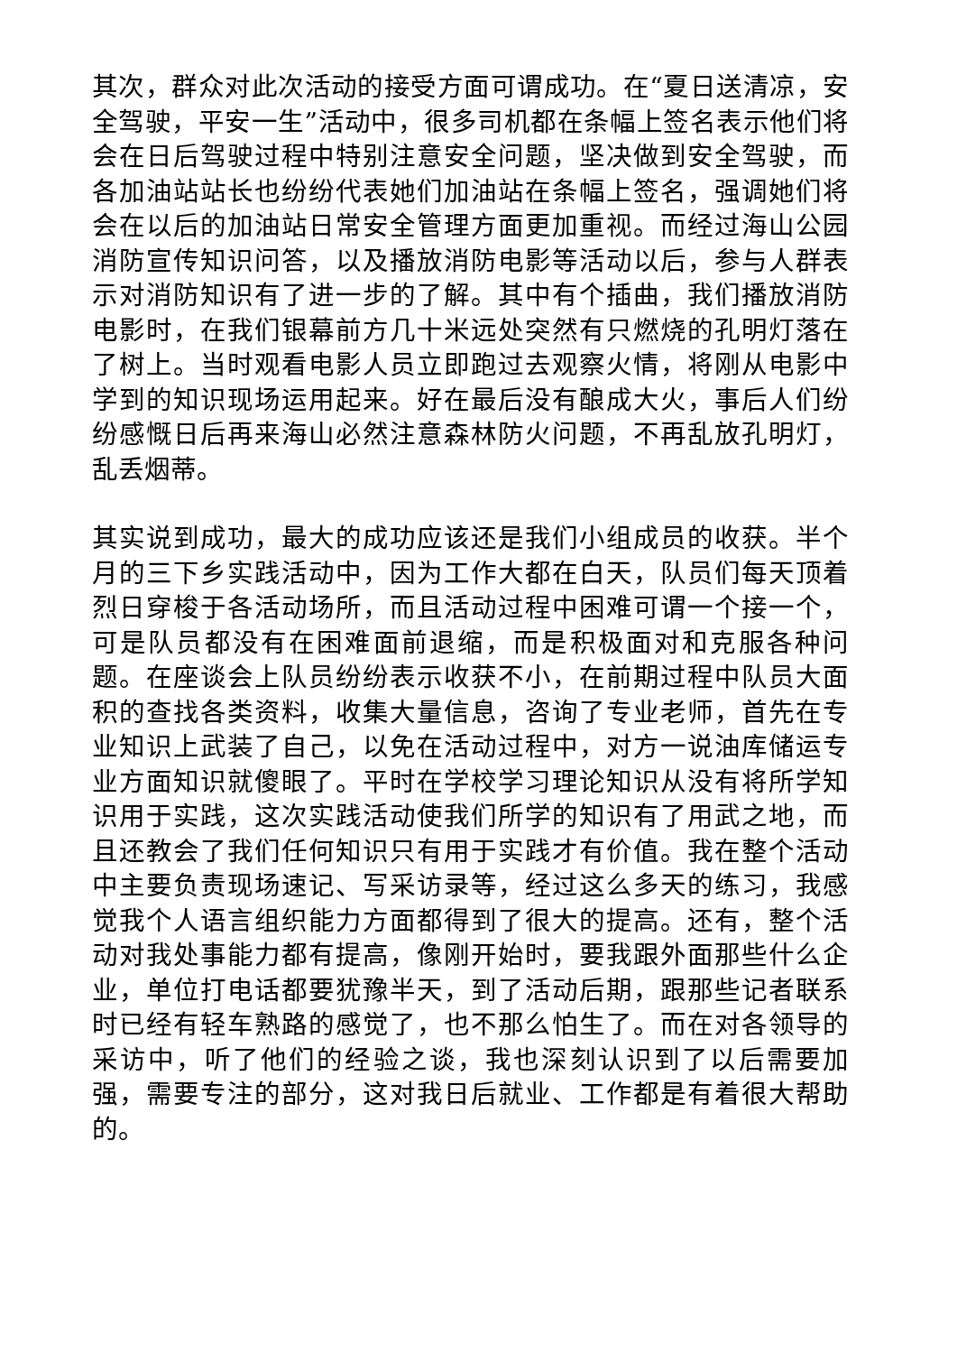其次，群众对此次活动的接受方面可谓成功。在“夏日送清凉，安全驾驶，平安一生”活动中，很多司机都在条幅上签名表示他们将会在日后驾驶过程中特别注意安全问题，坚决做到安全驾驶，而各加油站站长也纷纷代表她们加油站在条幅上签名，强调她们将会在以后的加油站日常安全管理方面更加重视。而经过海山公园消防宣传知识问答，以及播放消防电影等活动以后，参与人群表示对消防知识有了进一步的了解。其中有个插曲，我们播放消防电影时，在我们银幕前方几十米远处突然有只燃烧的孔明灯落在了树上。当时观看电影人员立即跑过去观察火情，将刚从电影中学到的知识现场运用起来。好在最后没有酿成大火，事后人们纷纷感慨日后再来海山必然注意森林防火问题，不再乱放孔明灯，乱丢烟蒂。
其实说到成功，最大的成功应该还是我们小组成员的收获。半个月的三下乡实践活动中，因为工作大都在白天，队员们每天顶着烈日穿梭于各活动场所，而且活动过程中困难可谓一个接一个，可是队员都没有在困难面前退缩，而是积极面对和克服各种问题。在座谈会上队员纷纷表示收获不小，在前期过程中队员大面积的查找各类资料，收集大量信息，咨询了专业老师，首先在专业知识上武装了自己，以免在活动过程中，对方一说油库储运专业方面知识就傻眼了。平时在学校学习理论知识从没有将所学知识用于实践，这次实践活动使我们所学的知识有了用武之地，而且还教会了我们任何知识只有用于实践才有价值。我在整个活动中主要负责现场速记、写采访录等，经过这么多天的练习，我感觉我个人语言组织能力方面都得到了很大的提高。还有，整个活动对我处事能力都有提高，像刚开始时，要我跟外面那些什么企业，单位打电话都要犹豫半天，到了活动后期，跟那些记者联系时已经有轻车熟路的感觉了，也不那么怕生了。而在对各领导的采访中，听了他们的经验之谈，我也深刻认识到了以后需要加强，需要专注的部分，这对我日后就业、工作都是有着很大帮助的。